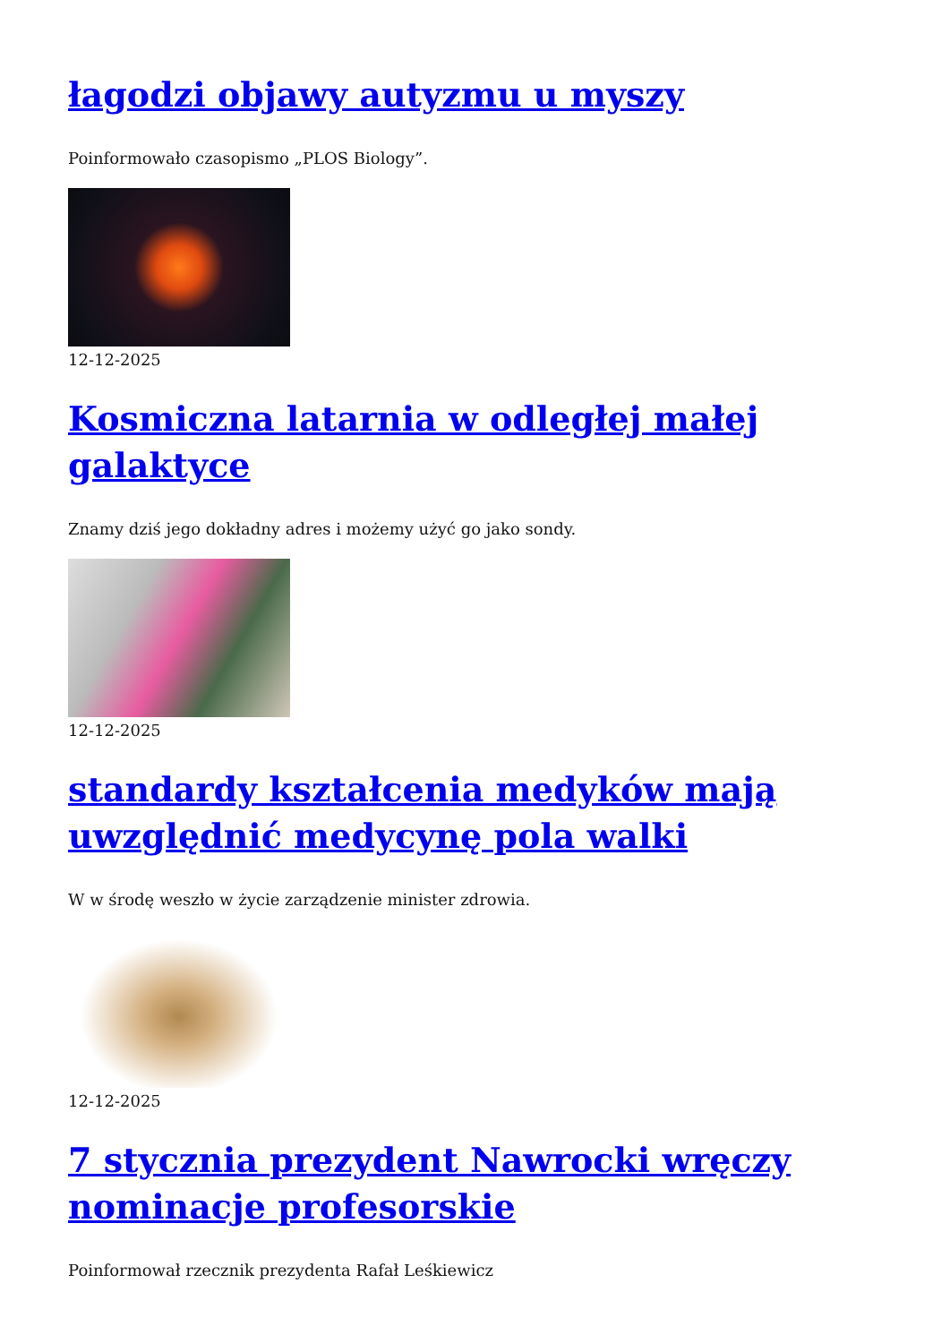łagodzi objawy autyzmu u myszy
Poinformowało czasopismo „PLOS Biology”.
12-12-2025
Kosmiczna latarnia w odległej małej galaktyce
Znamy dziś jego dokładny adres i możemy użyć go jako sondy.
12-12-2025
standardy kształcenia medyków mają uwzględnić medycynę pola walki
W w środę weszło w życie zarządzenie minister zdrowia.
12-12-2025
7 stycznia prezydent Nawrocki wręczy nominacje profesorskie
Poinformował rzecznik prezydenta Rafał Leśkiewicz